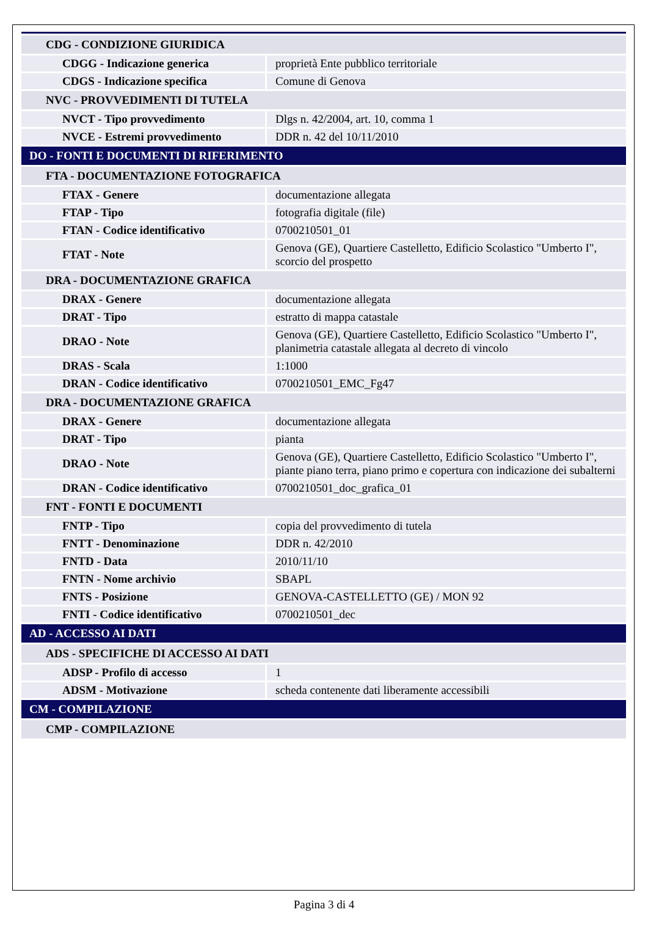| CDG - CONDIZIONE GIURIDICA | |
| CDGG - Indicazione generica | proprietà Ente pubblico territoriale |
| CDGS - Indicazione specifica | Comune di Genova |
| NVC - PROVVEDIMENTI DI TUTELA | |
| NVCT - Tipo provvedimento | Dlgs n. 42/2004, art. 10, comma 1 |
| NVCE - Estremi provvedimento | DDR n. 42 del 10/11/2010 |
| DO - FONTI E DOCUMENTI DI RIFERIMENTO | |
| FTA - DOCUMENTAZIONE FOTOGRAFICA | |
| FTAX - Genere | documentazione allegata |
| FTAP - Tipo | fotografia digitale (file) |
| FTAN - Codice identificativo | 0700210501_01 |
| FTAT - Note | Genova (GE), Quartiere Castelletto, Edificio Scolastico "Umberto I", scorcio del prospetto |
| DRA - DOCUMENTAZIONE GRAFICA | |
| DRAX - Genere | documentazione allegata |
| DRAT - Tipo | estratto di mappa catastale |
| DRAO - Note | Genova (GE), Quartiere Castelletto, Edificio Scolastico "Umberto I", planimetria catastale allegata al decreto di vincolo |
| DRAS - Scala | 1:1000 |
| DRAN - Codice identificativo | 0700210501_EMC_Fg47 |
| DRA - DOCUMENTAZIONE GRAFICA | |
| DRAX - Genere | documentazione allegata |
| DRAT - Tipo | pianta |
| DRAO - Note | Genova (GE), Quartiere Castelletto, Edificio Scolastico "Umberto I", piante piano terra, piano primo e copertura con indicazione dei subalterni |
| DRAN - Codice identificativo | 0700210501_doc_grafica_01 |
| FNT - FONTI E DOCUMENTI | |
| FNTP - Tipo | copia del provvedimento di tutela |
| FNTT - Denominazione | DDR n. 42/2010 |
| FNTD - Data | 2010/11/10 |
| FNTN - Nome archivio | SBAPL |
| FNTS - Posizione | GENOVA-CASTELLETTO (GE) / MON 92 |
| FNTI - Codice identificativo | 0700210501_dec |
| AD - ACCESSO AI DATI | |
| ADS - SPECIFICHE DI ACCESSO AI DATI | |
| ADSP - Profilo di accesso | 1 |
| ADSM - Motivazione | scheda contenente dati liberamente accessibili |
| CM - COMPILAZIONE | |
| CMP - COMPILAZIONE | |
Pagina 3 di 4